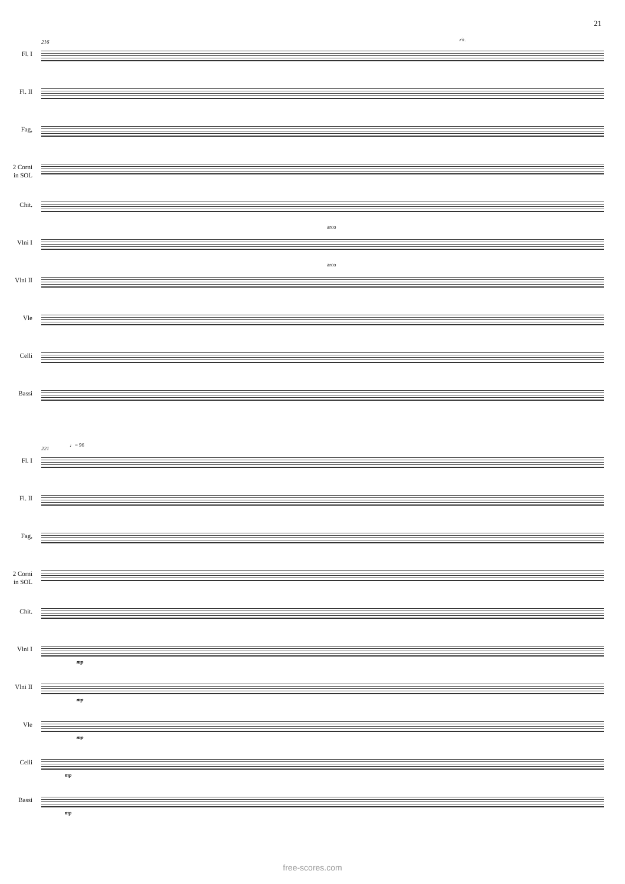21
216 rit.
Fl. I
Fl. II
Fag,
2 Corni
in SOL
Chit.
Vlni I
arco
Vlni II
arco
Vle
Celli
Bassi
221
♩= 96
Fl. I
Fl. II
Fag,
2 Corni
in SOL
Chit.
Vlni I
mp
Vlni II
mp
Vle
mp
Celli
mp
Bassi
mp
free-scores.com